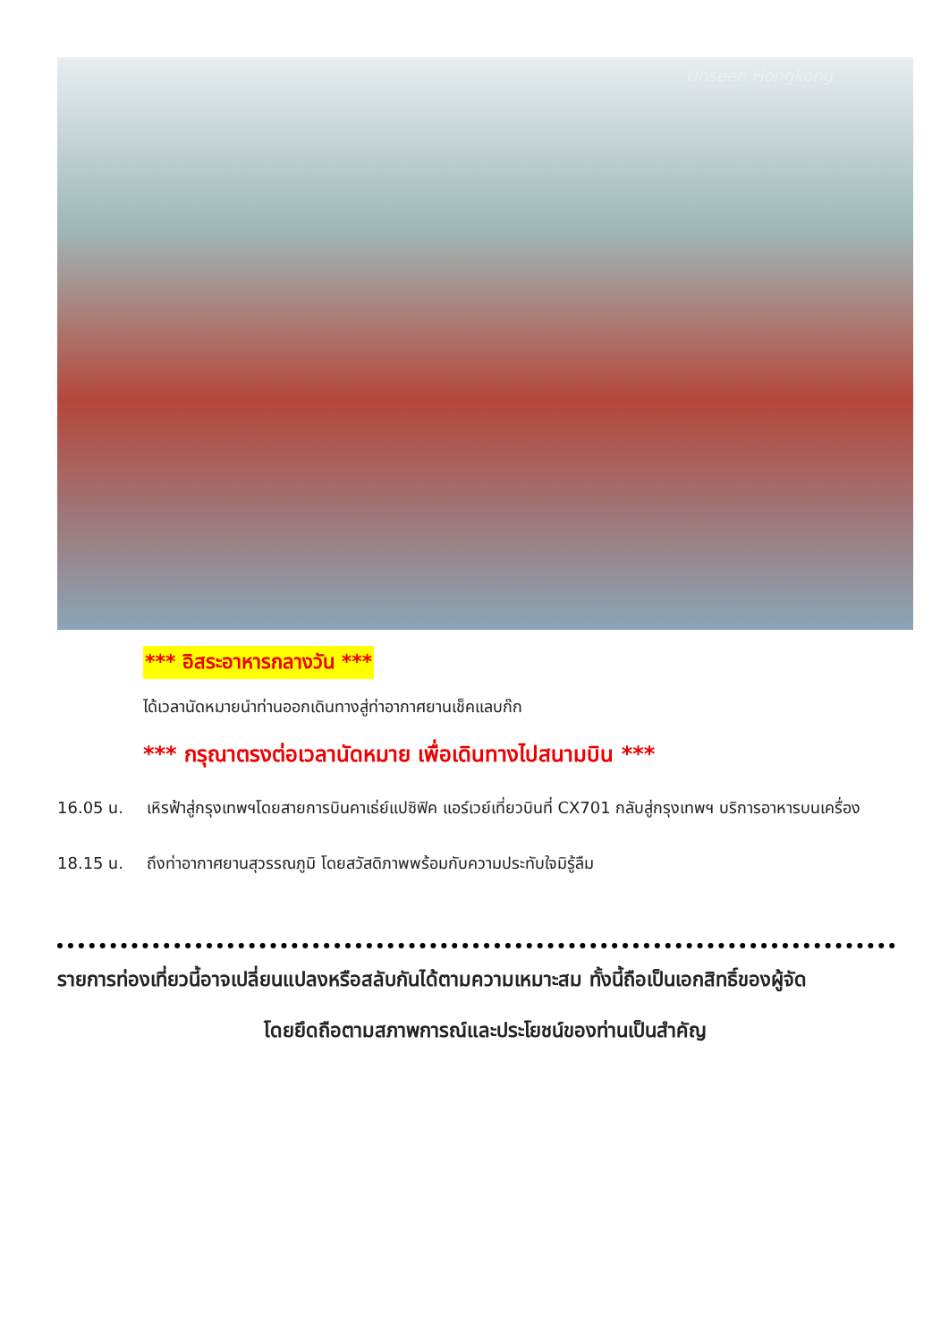Unseen Hongkong
*** อิสระอาหารกลางวัน ***
ได้เวลานัดหมายนำท่านออกเดินทางสู่ท่าอากาศยานเช็คแลบก๊ก
*** กรุณาตรงต่อเวลานัดหมาย เพื่อเดินทางไปสนามบิน ***
16.05 น. เหิรฟ้าสู่กรุงเทพฯโดยสายการบินคาเธ่ย์แปซิฟิค แอร์เวย์เที่ยวบินที่ CX701 กลับสู่กรุงเทพฯ บริการอาหารบนเครื่อง
18.15 น. ถึงท่าอากาศยานสุวรรณภูมิ โดยสวัสดิภาพพร้อมกับความประทับใจมิรู้ลืม
รายการท่องเที่ยวนี้อาจเปลี่ยนแปลงหรือสลับกันได้ตามความเหมาะสม ทั้งนี้ถือเป็นเอกสิทธิ์ของผู้จัด
โดยยึดถือตามสภาพการณ์และประโยชน์ของท่านเป็นสำคัญ